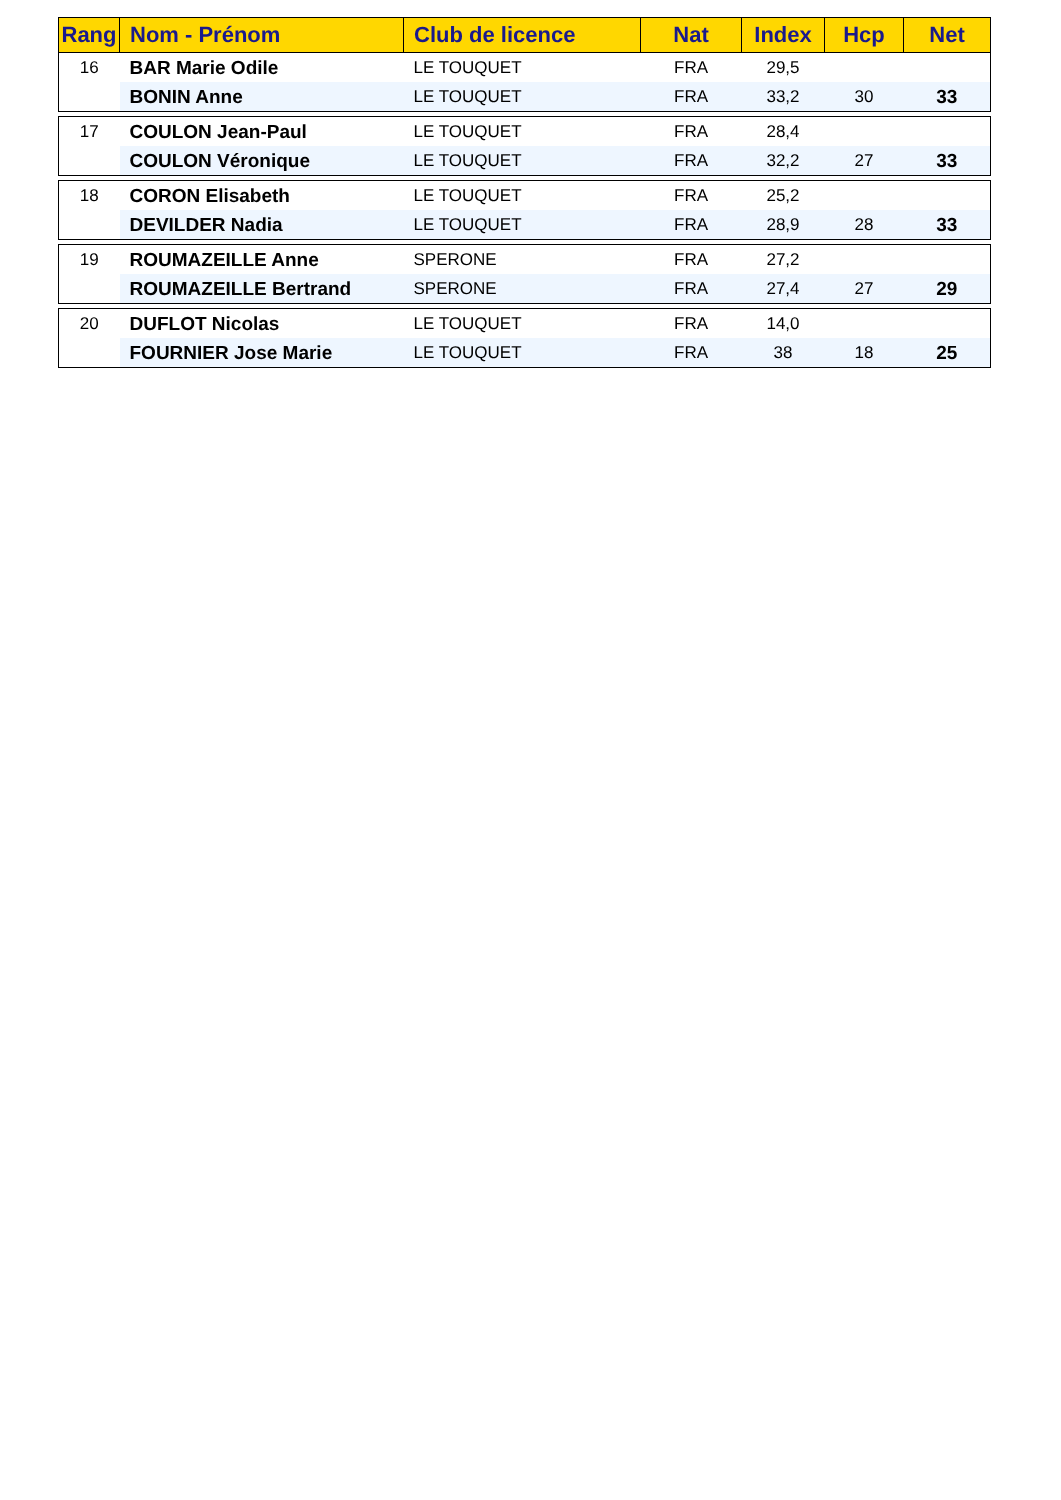| Rang | Nom - Prénom | Club de licence | Nat | Index | Hcp | Net |
| --- | --- | --- | --- | --- | --- | --- |
| 16 | BAR Marie Odile | LE TOUQUET | FRA | 29,5 | | |
| | BONIN Anne | LE TOUQUET | FRA | 33,2 | 30 | 33 |
| 17 | COULON Jean-Paul | LE TOUQUET | FRA | 28,4 | | |
| | COULON Véronique | LE TOUQUET | FRA | 32,2 | 27 | 33 |
| 18 | CORON Elisabeth | LE TOUQUET | FRA | 25,2 | | |
| | DEVILDER Nadia | LE TOUQUET | FRA | 28,9 | 28 | 33 |
| 19 | ROUMAZEILLE Anne | SPERONE | FRA | 27,2 | | |
| | ROUMAZEILLE Bertrand | SPERONE | FRA | 27,4 | 27 | 29 |
| 20 | DUFLOT Nicolas | LE TOUQUET | FRA | 14,0 | | |
| | FOURNIER Jose Marie | LE TOUQUET | FRA | 38 | 18 | 25 |